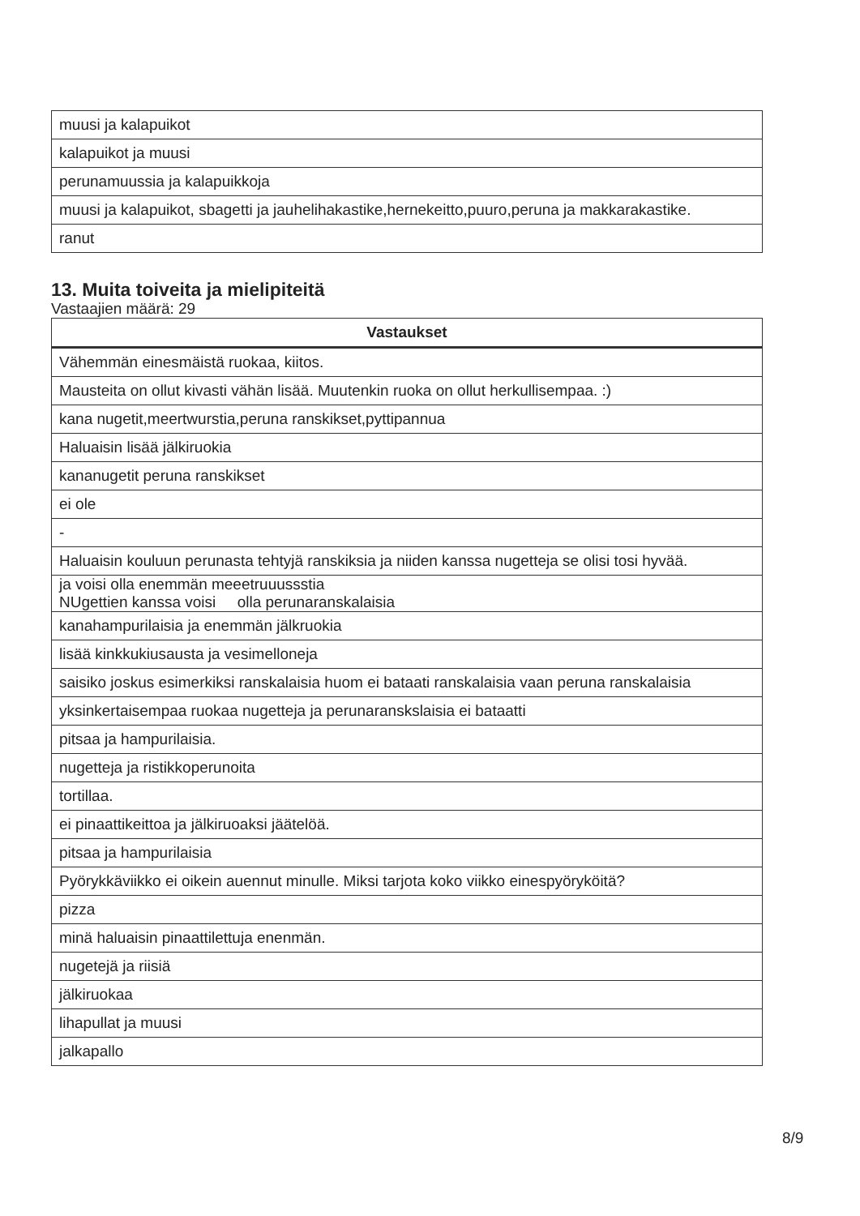| muusi ja kalapuikot |
| kalapuikot ja muusi |
| perunamuussia ja kalapuikkoja |
| muusi ja kalapuikot, sbagetti ja jauhelihakastike,hernekeitto,puuro,peruna ja makkarakastike. |
| ranut |
13. Muita toiveita ja mielipiteitä
Vastaajien määrä: 29
| Vastaukset |
| --- |
| Vähemmän einesmäistä ruokaa, kiitos. |
| Mausteita on ollut kivasti vähän lisää. Muutenkin ruoka on ollut herkullisempaa. :) |
| kana nugetit,meertwurstia,peruna ranskikset,pyttipannua |
| Haluaisin lisää jälkiruokia |
| kananugetit peruna ranskikset |
| ei ole |
| - |
| Haluaisin kouluun perunasta tehtyjä ranskiksia ja niiden kanssa nugetteja se olisi tosi hyvää. |
| ja voisi olla enemmän meeetruuussstia NUgettien kanssa voisi olla perunaranskalaisia |
| kanahampurilaisia ja enemmän jälkruokia |
| lisää kinkkukiusausta ja vesimelloneja |
| saisiko joskus esimerkiksi ranskalaisia huom ei bataati ranskalaisia vaan peruna ranskalaisia |
| yksinkertaisempaa ruokaa nugetteja ja perunaranskslaisia ei bataatti |
| pitsaa ja hampurilaisia. |
| nugetteja ja ristikkoperunoita |
| tortillaa. |
| ei pinaattikeittoa ja jälkiruoaksi jäätelöä. |
| pitsaa ja hampurilaisia |
| Pyörykkäviikko ei oikein auennut minulle. Miksi tarjota koko viikko einespyöryköitä? |
| pizza |
| minä haluaisin pinaattilettuja enenmän. |
| nugetejä ja riisiä |
| jälkiruokaa |
| lihapullat ja muusi |
| jalkapallo |
8/9